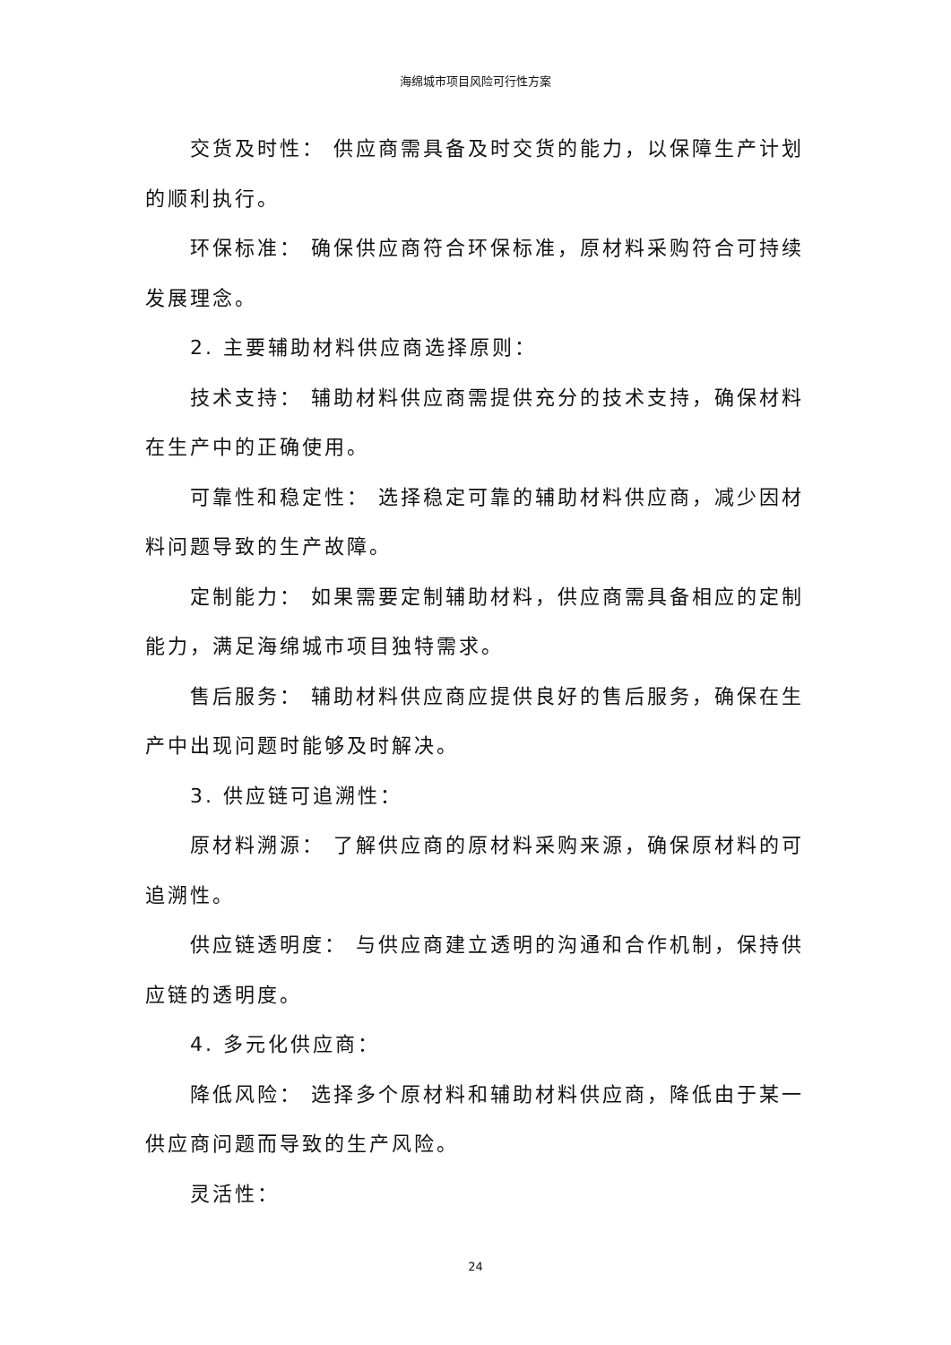海绵城市项目风险可行性方案
交货及时性： 供应商需具备及时交货的能力，以保障生产计划的顺利执行。
环保标准： 确保供应商符合环保标准，原材料采购符合可持续发展理念。
2. 主要辅助材料供应商选择原则：
技术支持： 辅助材料供应商需提供充分的技术支持，确保材料在生产中的正确使用。
可靠性和稳定性： 选择稳定可靠的辅助材料供应商，减少因材料问题导致的生产故障。
定制能力： 如果需要定制辅助材料，供应商需具备相应的定制能力，满足海绵城市项目独特需求。
售后服务： 辅助材料供应商应提供良好的售后服务，确保在生产中出现问题时能够及时解决。
3. 供应链可追溯性：
原材料溯源： 了解供应商的原材料采购来源，确保原材料的可追溯性。
供应链透明度： 与供应商建立透明的沟通和合作机制，保持供应链的透明度。
4. 多元化供应商：
降低风险： 选择多个原材料和辅助材料供应商，降低由于某一供应商问题而导致的生产风险。
灵活性：
24